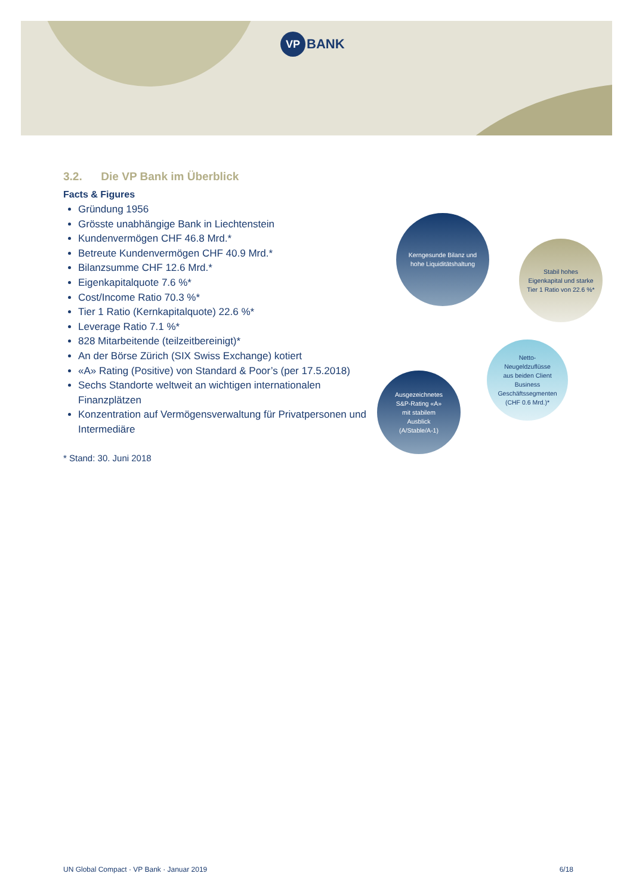VP BANK
3.2. Die VP Bank im Überblick
Facts & Figures
Gründung 1956
Grösste unabhängige Bank in Liechtenstein
Kundenvermögen CHF 46.8 Mrd.*
Betreute Kundenvermögen CHF 40.9 Mrd.*
Bilanzsumme CHF 12.6 Mrd.*
Eigenkapitalquote 7.6 %*
Cost/Income Ratio 70.3 %*
Tier 1 Ratio (Kernkapitalquote) 22.6 %*
Leverage Ratio 7.1 %*
828 Mitarbeitende (teilzeitbereinigt)*
An der Börse Zürich (SIX Swiss Exchange) kotiert
«A» Rating (Positive) von Standard & Poor’s (per 17.5.2018)
Sechs Standorte weltweit an wichtigen internationalen Finanzplätzen
Konzentration auf Vermögensverwaltung für Privatpersonen und Intermediäre
* Stand: 30. Juni 2018
Kerngesunde Bilanz und
hohe Liquiditätshaltung
Stabil hohes
Eigenkapital und starke
Tier 1 Ratio von 22.6 %*
Netto-
Neugeldzuflüsse
aus beiden Client
Business
Geschäftssegmenten
(CHF 0.6 Mrd.)*
Ausgezeichnetes
S&P-Rating «A»
mit stabilem
Ausblick
(A/Stable/A-1)
UN Global Compact · VP Bank · Januar 2019 6/18